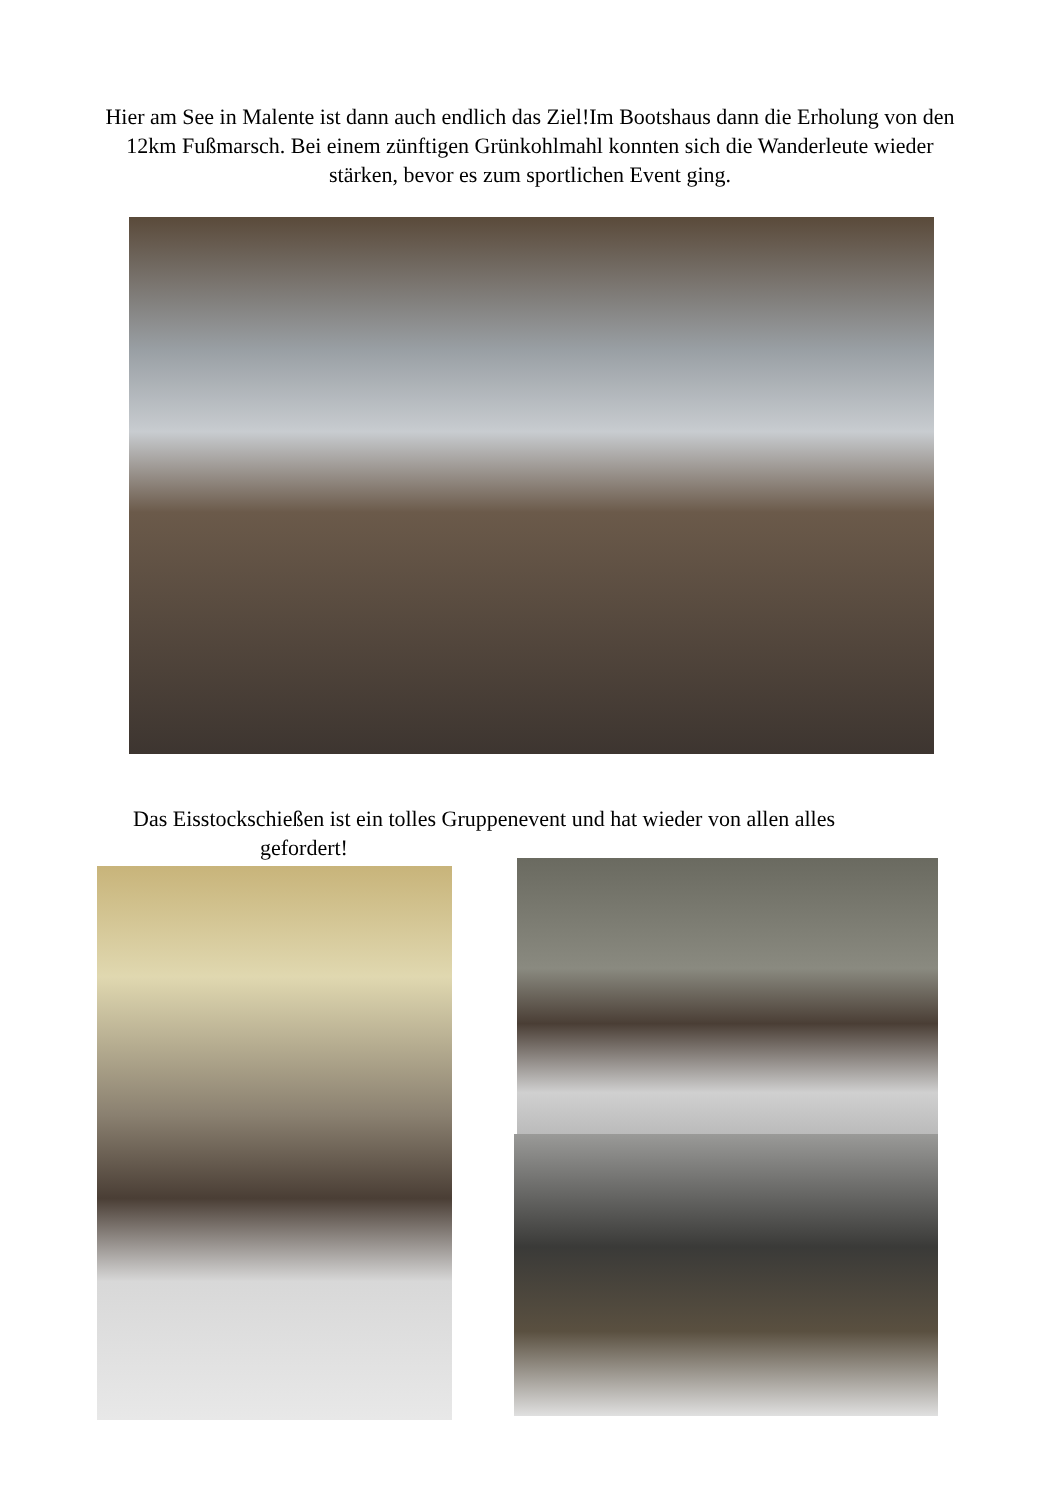Hier am See in Malente ist dann auch endlich das Ziel!Im Bootshaus dann die Erholung von den 12km Fußmarsch. Bei einem zünftigen Grünkohlmahl konnten sich die Wanderleute wieder stärken, bevor es zum sportlichen Event ging.
Das Eisstockschießen ist ein tolles Gruppenevent und hat wieder von allen alles
gefordert!